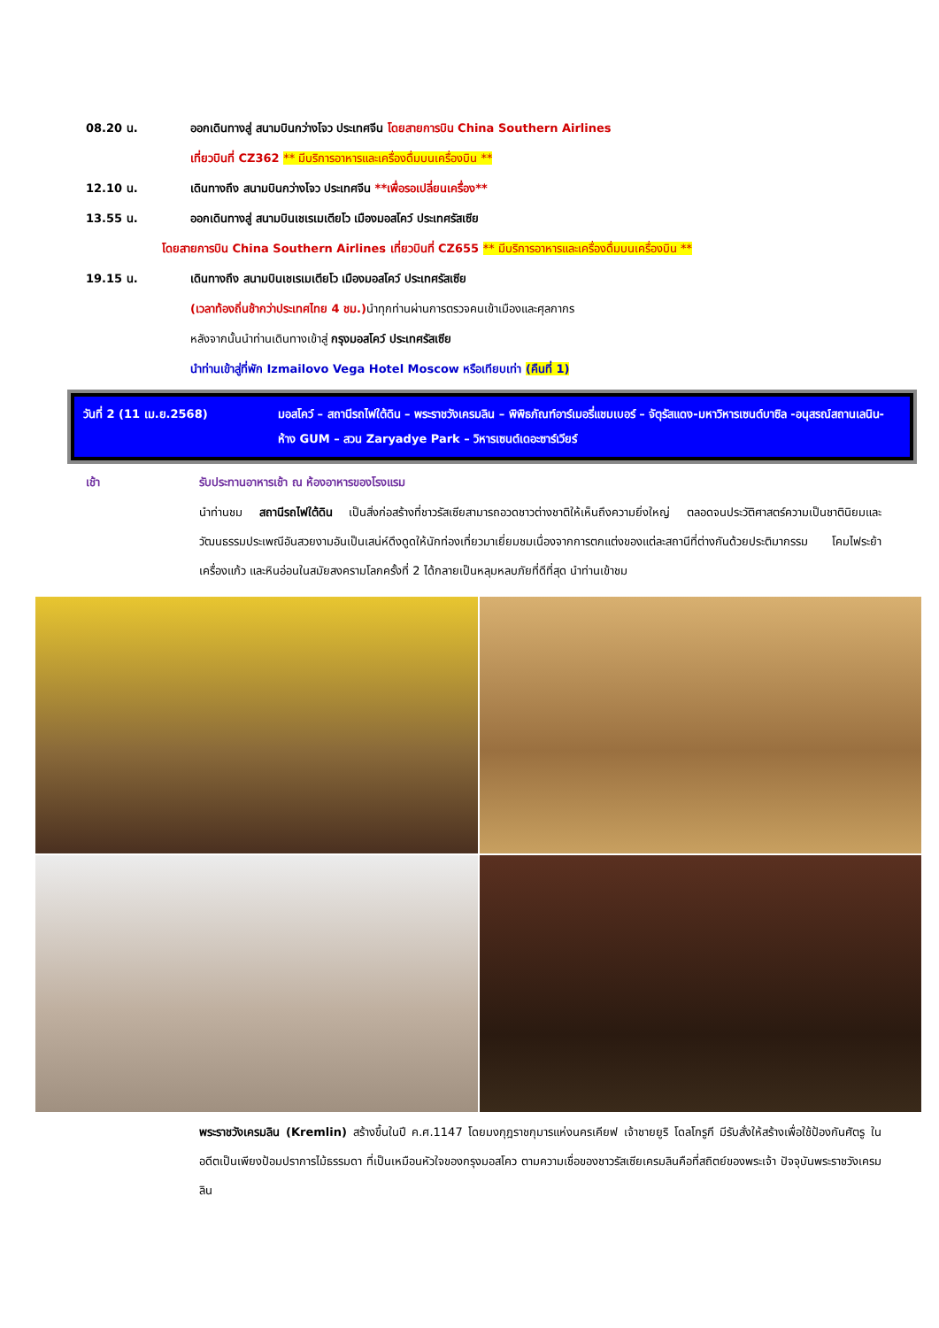08.20 น. ออกเดินทางสู่ สนามบินกว่างโจว ประเทศจีน โดยสายการบิน China Southern Airlines
เที่ยวบินที่ CZ362 ** มีบริการอาหารและเครื่องดื่มบนเครื่องบิน **
12.10 น. เดินทางถึง สนามบินกว่างโจว ประเทศจีน **เพื่อรอเปลี่ยนเครื่อง**
13.55 น. ออกเดินทางสู่ สนามบินเชเรเมเตียโว เมืองมอสโคว์ ประเทศรัสเซีย
โดยสายการบิน China Southern Airlines เที่ยวบินที่ CZ655 ** มีบริการอาหารและเครื่องดื่มบนเครื่องบิน **
19.15 น. เดินทางถึง สนามบินเชเรเมเตียโว เมืองมอสโคว์ ประเทศรัสเซีย
(เวลาท้องถิ่นช้ากว่าประเทศไทย 4 ชม.) นำทุกท่านผ่านการตรวจคนเข้าเมืองและศุลกากร
หลังจากนั้นนำท่านเดินทางเข้าสู่ กรุงมอสโคว์ ประเทศรัสเซีย
นำท่านเข้าสู่ที่พัก Izmailovo Vega Hotel Moscow หรือเทียบเท่า (คืนที่ 1)
วันที่ 2 (11 เม.ย.2568) มอสโคว์ – สถานีรถไฟใต้ดิน – พระราชวังเครมลิน – พิพิธภัณฑ์อาร์เมอรี่แชมเบอร์ – จัตุรัสแดง-มหาวิหารเซนต์บาซิล -อนุสรณ์สถานเลนิน-ห้าง GUM – สวน Zaryadye Park – วิหารเซนต์เดอะซาร์เวียร์
เช้า รับประทานอาหารเช้า ณ ห้องอาหารของโรงแรม
นำท่านชม สถานีรถไฟใต้ดิน เป็นสิ่งก่อสร้างที่ชาวรัสเซียสามารถอวดชาวต่างชาติให้เห็นถึงความยิ่งใหญ่ ตลอดจนประวัติศาสตร์ความเป็นชาตินิยมและวัฒนธรรมประเพณีอันสวยงามอันเป็นเสน่ห์ดึงดูดให้นักท่องเที่ยวมาเยี่ยมชมเนื่องจากการตกแต่งของแต่ละสถานีที่ต่างกันด้วยประติมากรรม โคมไฟระย้า เครื่องแก้ว และหินอ่อนในสมัยสงครามโลกครั้งที่ 2 ได้กลายเป็นหลุมหลบภัยที่ดีที่สุด นำท่านเข้าชม
พระราชวังเครมลิน (Kremlin) สร้างขึ้นในปี ค.ศ.1147 โดยมงกุฎราชกุมารแห่งนครเคียฟ เจ้าชายยูริ โดลโกรูกี มีรับสั่งให้สร้างเพื่อใช้ป้องกันศัตรู ในอดีตเป็นเพียงป้อมปราการไม้ธรรมดา ที่เป็นเหมือนหัวใจของกรุงมอสโคว ตามความเชื่อของชาวรัสเซียเครมลินคือที่สถิตย์ของพระเจ้า ปัจจุบันพระราชวังเครมลิน